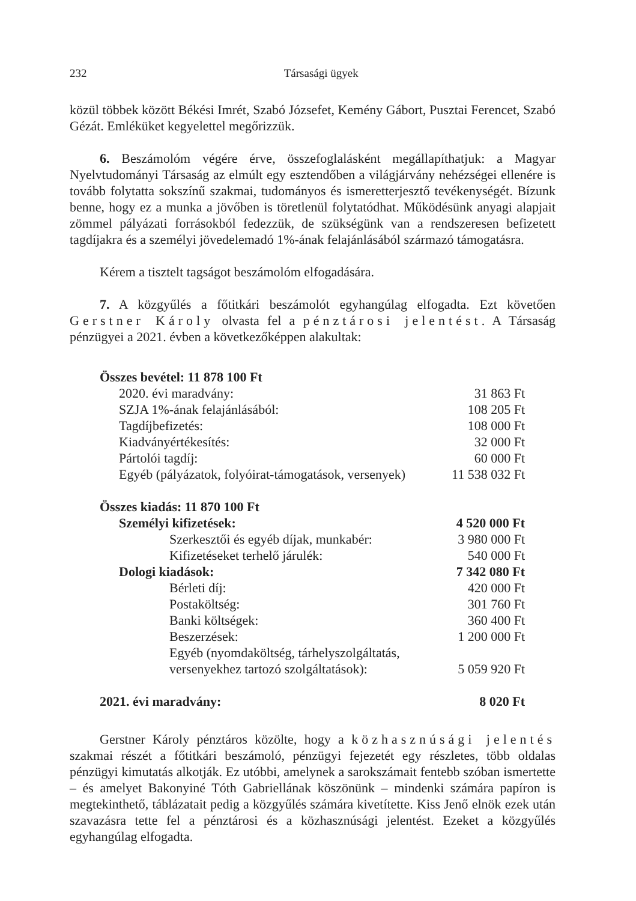232 Társasági ügyek
közül többek között Békési Imrét, Szabó Józsefet, Kemény Gábort, Pusztai Ferencet, Szabó Gézát. Emléküket kegyelettel megőrizzük.
6. Beszámolóm végére érve, összefoglalásként megállapíthatjuk: a Magyar Nyelvtudományi Társaság az elmúlt egy esztendőben a világjárvány nehézségei ellenére is tovább folytatta sokszínű szakmai, tudományos és ismeretterjesztő tevékenységét. Bízunk benne, hogy ez a munka a jövőben is töretlenül folytatódhat. Működésünk anyagi alapjait zömmel pályázati forrásokból fedezzük, de szükségünk van a rendszeresen befizetett tagdíjakra és a személyi jövedelemadó 1%-ának felajánlásából származó támogatásra.
Kérem a tisztelt tagságot beszámolóm elfogadására.
7. A közgyűlés a főtitkári beszámolót egyhangúlag elfogadta. Ezt követően Gerstner Károly olvasta fel a pénztárosi jelentést. A Társaság pénzügyei a 2021. évben a következőképpen alakultak:
| Összes bevétel: 11 878 100 Ft | |
| 2020. évi maradvány: | 31 863 Ft |
| SZJA 1%-ának felajánlásából: | 108 205 Ft |
| Tagdíjbefizetés: | 108 000 Ft |
| Kiadványértékesítés: | 32 000 Ft |
| Pártolói tagdíj: | 60 000 Ft |
| Egyéb (pályázatok, folyóirat-támogatások, versenyek) | 11 538 032 Ft |
| Összes kiadás: 11 870 100 Ft | |
| Személyi kifizetések: | 4 520 000 Ft |
| Szerkesztői és egyéb díjak, munkabér: | 3 980 000 Ft |
| Kifizetéseket terhelő járulék: | 540 000 Ft |
| Dologi kiadások: | 7 342 080 Ft |
| Bérleti díj: | 420 000 Ft |
| Postaköltség: | 301 760 Ft |
| Banki költségek: | 360 400 Ft |
| Beszerzések: | 1 200 000 Ft |
| Egyéb (nyomdaköltség, tárhelyszolgáltatás, versenyekhez tartozó szolgáltatások): | 5 059 920 Ft |
| 2021. évi maradvány: | 8 020 Ft |
Gerstner Károly pénztáros közölte, hogy a közhasznúsági jelentés szakmai részét a főtitkári beszámoló, pénzügyi fejezetét egy részletes, több oldalas pénzügyi kimutatás alkotják. Ez utóbbi, amelynek a sarokszámait fentebb szóban ismertette – és amelyet Bakonyiné Tóth Gabriellának köszönünk – mindenki számára papíron is megtekinthető, táblázatait pedig a közgyűlés számára kivetítette. Kiss Jenő elnök ezek után szavazásra tette fel a pénztárosi és a közhasznúsági jelentést. Ezeket a közgyűlés egyhangúlag elfogadta.